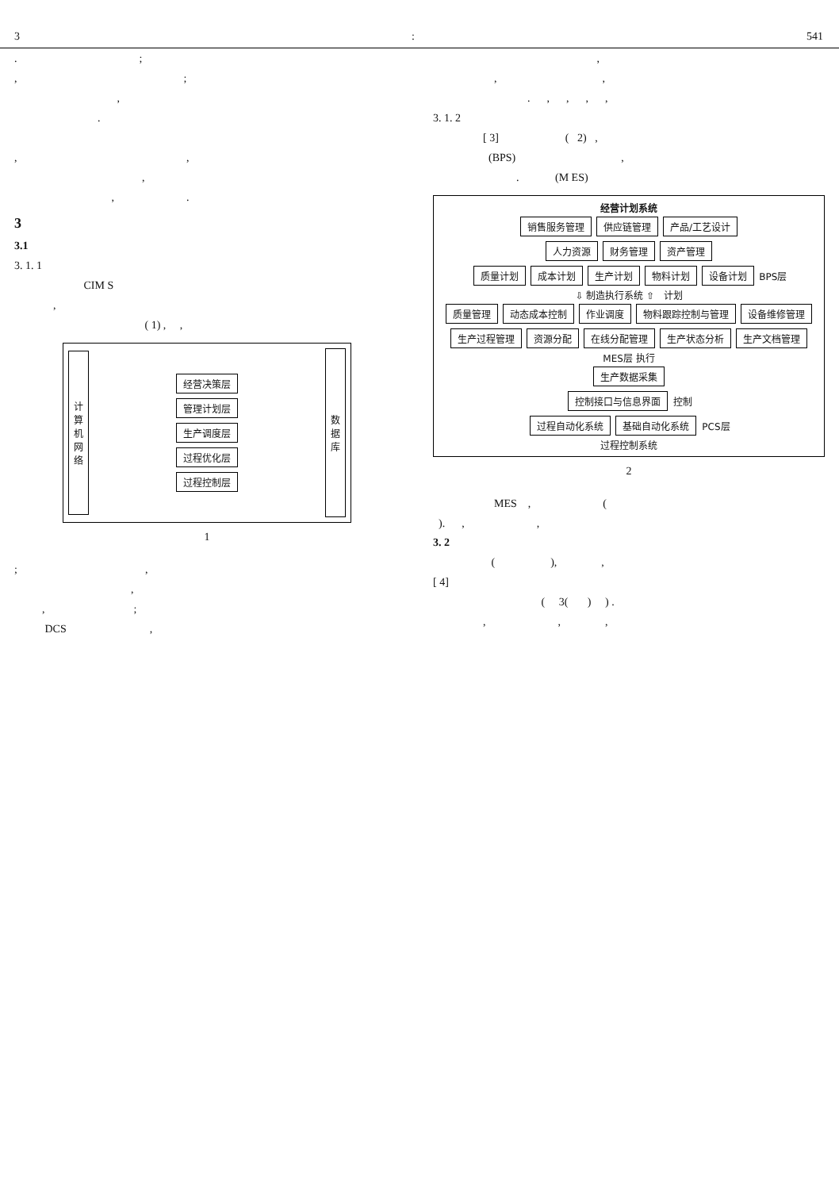3: 541
. ;
, ;
,
.
, ,
,
, .
3
3.1
3. 1. 1
CIM S
,
( 1) , ,
计
算
机
网
络
经营决策层
管理计划层
生产调度层
过程优化层
过程控制层
数
据
库
1
; ,
,
, ;
DCS ,
,
, ,
. , , , ,
3. 1. 2
[ 3] ( 2) ,
(BPS) ,
. (M ES)
经营计划系统
销售服务管理 供应链管理 产品/工艺设计
人力资源 财务管理 资产管理
质量计划 成本计划 生产计划 物料计划 设备计划
BPS层
⇩ 制造执行系统 ⇧ 计划
质量管理 动态成本控制 作业调度 物料跟踪控制与管理 设备维修管理
生产过程管理 资源分配 在线分配管理 生产状态分析 生产文档管理
MES层 执行
生产数据采集
控制接口与信息界面
控制
过程自动化系统 基础自动化系统
PCS层
过程控制系统
2
MES , (
). , ,
3. 2
( ), ,
[ 4]
( 3( ) ) .
, , ,